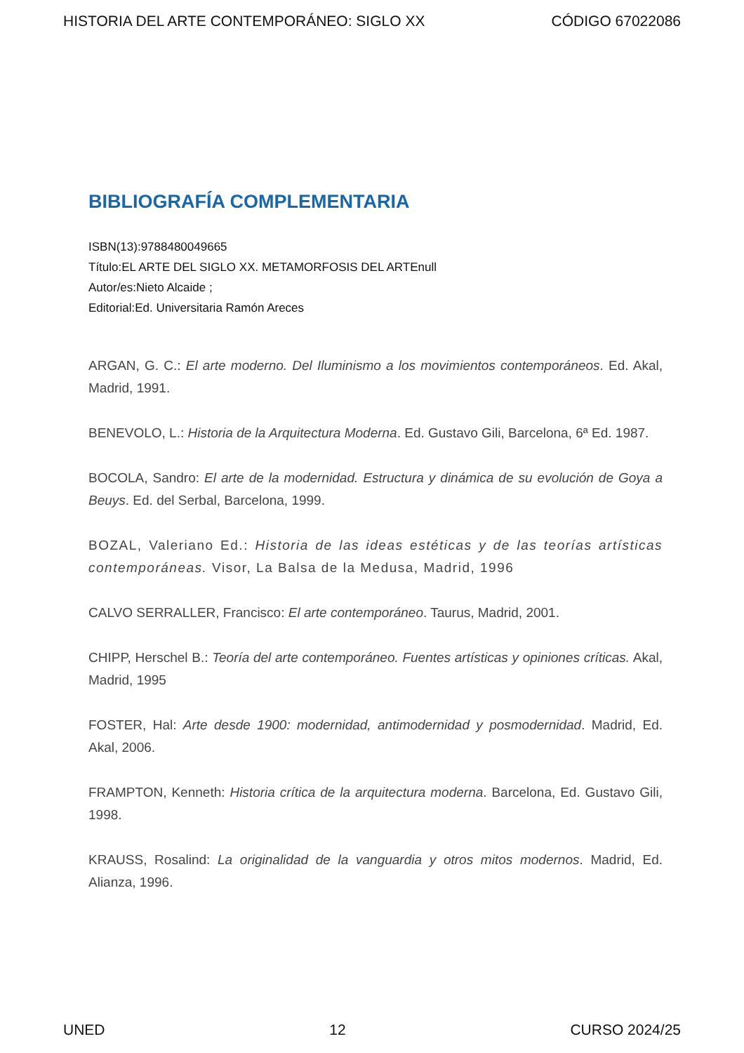HISTORIA DEL ARTE CONTEMPORÁNEO: SIGLO XX CÓDIGO 67022086
BIBLIOGRAFÍA COMPLEMENTARIA
ISBN(13):9788480049665
Título:EL ARTE DEL SIGLO XX. METAMORFOSIS DEL ARTEnull
Autor/es:Nieto Alcaide ;
Editorial:Ed. Universitaria Ramón Areces
ARGAN, G. C.: El arte moderno. Del Iluminismo a los movimientos contemporáneos. Ed. Akal, Madrid, 1991.
BENEVOLO, L.: Historia de la Arquitectura Moderna. Ed. Gustavo Gili, Barcelona, 6ª Ed. 1987.
BOCOLA, Sandro: El arte de la modernidad. Estructura y dinámica de su evolución de Goya a Beuys. Ed. del Serbal, Barcelona, 1999.
BOZAL, Valeriano Ed.: Historia de las ideas estéticas y de las teorías artísticas contemporáneas. Visor, La Balsa de la Medusa, Madrid, 1996
CALVO SERRALLER, Francisco: El arte contemporáneo. Taurus, Madrid, 2001.
CHIPP, Herschel B.: Teoría del arte contemporáneo. Fuentes artísticas y opiniones críticas. Akal, Madrid, 1995
FOSTER, Hal: Arte desde 1900: modernidad, antimodernidad y posmodernidad. Madrid, Ed. Akal, 2006.
FRAMPTON, Kenneth: Historia crítica de la arquitectura moderna. Barcelona, Ed. Gustavo Gili, 1998.
KRAUSS, Rosalind: La originalidad de la vanguardia y otros mitos modernos. Madrid, Ed. Alianza, 1996.
UNED 12 CURSO 2024/25